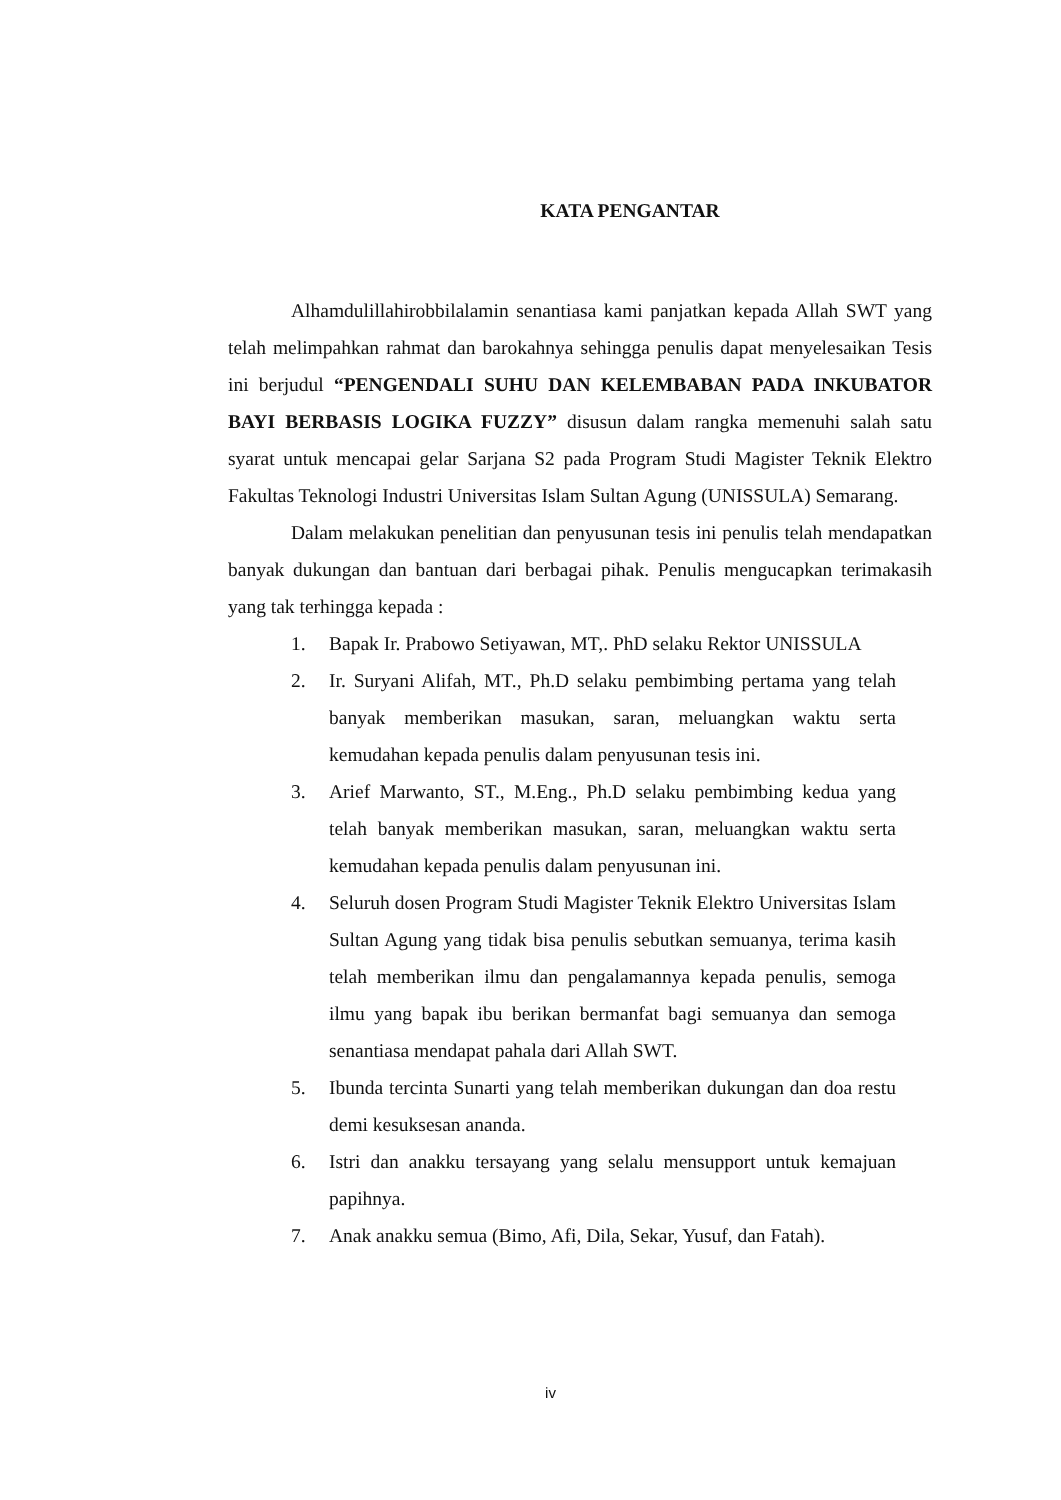KATA PENGANTAR
Alhamdulillahirobbilalamin senantiasa kami panjatkan kepada Allah SWT yang telah melimpahkan rahmat dan barokahnya sehingga penulis dapat menyelesaikan Tesis ini berjudul “PENGENDALI SUHU DAN KELEMBABAN PADA INKUBATOR BAYI BERBASIS LOGIKA FUZZY” disusun dalam rangka memenuhi salah satu syarat untuk mencapai gelar Sarjana S2 pada Program Studi Magister Teknik Elektro Fakultas Teknologi Industri Universitas Islam Sultan Agung (UNISSULA) Semarang.
Dalam melakukan penelitian dan penyusunan tesis ini penulis telah mendapatkan banyak dukungan dan bantuan dari berbagai pihak. Penulis mengucapkan terimakasih yang tak terhingga kepada :
1. Bapak Ir. Prabowo Setiyawan, MT,. PhD selaku Rektor UNISSULA
2. Ir. Suryani Alifah, MT., Ph.D selaku pembimbing pertama yang telah banyak memberikan masukan, saran, meluangkan waktu serta kemudahan kepada penulis dalam penyusunan tesis ini.
3. Arief Marwanto, ST., M.Eng., Ph.D selaku pembimbing kedua yang telah banyak memberikan masukan, saran, meluangkan waktu serta kemudahan kepada penulis dalam penyusunan ini.
4. Seluruh dosen Program Studi Magister Teknik Elektro Universitas Islam Sultan Agung yang tidak bisa penulis sebutkan semuanya, terima kasih telah memberikan ilmu dan pengalamannya kepada penulis, semoga ilmu yang bapak ibu berikan bermanfat bagi semuanya dan semoga senantiasa mendapat pahala dari Allah SWT.
5. Ibunda tercinta Sunarti yang telah memberikan dukungan dan doa restu demi kesuksesan ananda.
6. Istri dan anakku tersayang yang selalu mensupport untuk kemajuan papihnya.
7. Anak anakku semua (Bimo, Afi, Dila, Sekar, Yusuf, dan Fatah).
iv